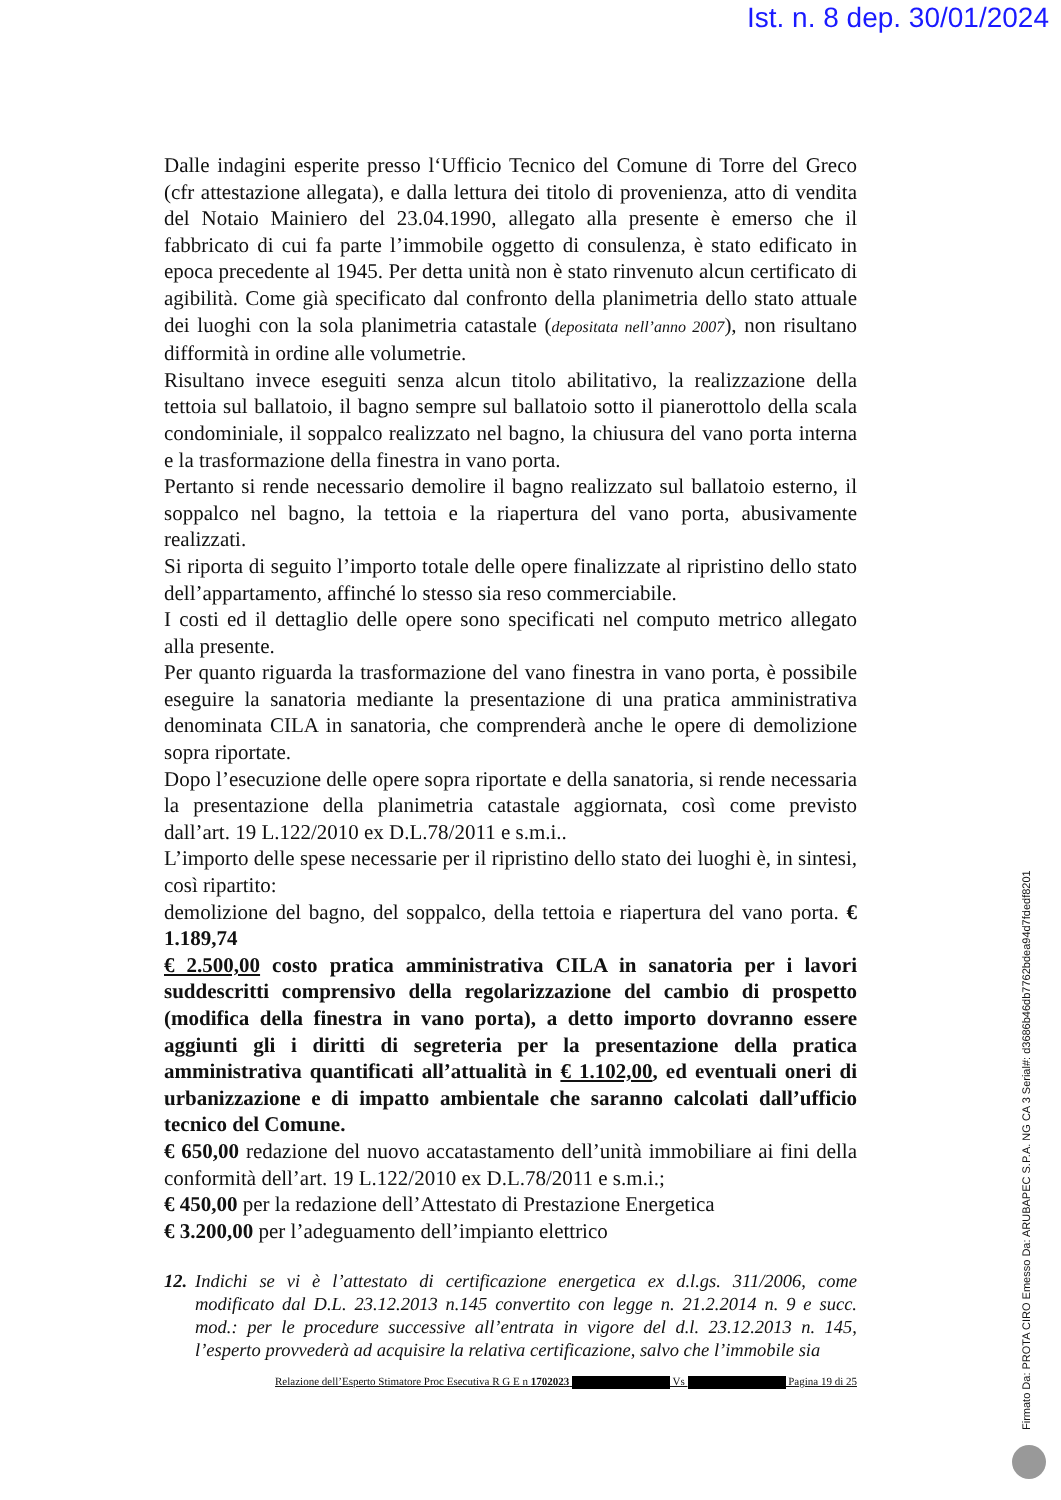Ist. n. 8 dep. 30/01/2024
Dalle indagini esperite presso l‘Ufficio Tecnico del Comune di Torre del Greco (cfr attestazione allegata), e dalla lettura dei titolo di provenienza, atto di vendita del Notaio Mainiero del 23.04.1990, allegato alla presente è emerso che il fabbricato di cui fa parte l’immobile oggetto di consulenza, è stato edificato in epoca precedente al 1945. Per detta unità non è stato rinvenuto alcun certificato di agibilità. Come già specificato dal confronto della planimetria dello stato attuale dei luoghi con la sola planimetria catastale (depositata nell’anno 2007), non risultano difformità in ordine alle volumetrie.
Risultano invece eseguiti senza alcun titolo abilitativo, la realizzazione della tettoia sul ballatoio, il bagno sempre sul ballatoio sotto il pianerottolo della scala condominiale, il soppalco realizzato nel bagno, la chiusura del vano porta interna e la trasformazione della finestra in vano porta.
Pertanto si rende necessario demolire il bagno realizzato sul ballatoio esterno, il soppalco nel bagno, la tettoia e la riapertura del vano porta, abusivamente realizzati.
Si riporta di seguito l’importo totale delle opere finalizzate al ripristino dello stato dell’appartamento, affinché lo stesso sia reso commerciabile.
I costi ed il dettaglio delle opere sono specificati nel computo metrico allegato alla presente.
Per quanto riguarda la trasformazione del vano finestra in vano porta, è possibile eseguire la sanatoria mediante la presentazione di una pratica amministrativa denominata CILA in sanatoria, che comprenderà anche le opere di demolizione sopra riportate.
Dopo l’esecuzione delle opere sopra riportate e della sanatoria, si rende necessaria la presentazione della planimetria catastale aggiornata, così come previsto dall’art. 19 L.122/2010 ex D.L.78/2011 e s.m.i..
L’importo delle spese necessarie per il ripristino dello stato dei luoghi è, in sintesi, così ripartito:
demolizione del bagno, del soppalco, della tettoia e riapertura del vano porta. € 1.189,74
€ 2.500,00 costo pratica amministrativa CILA in sanatoria per i lavori suddescritti comprensivo della regolarizzazione del cambio di prospetto (modifica della finestra in vano porta), a detto importo dovranno essere aggiunti gli i diritti di segreteria per la presentazione della pratica amministrativa quantificati all’attualità in € 1.102,00, ed eventuali oneri di urbanizzazione e di impatto ambientale che saranno calcolati dall’ufficio tecnico del Comune.
€ 650,00 redazione del nuovo accatastamento dell’unità immobiliare ai fini della conformità dell’art. 19 L.122/2010 ex D.L.78/2011 e s.m.i.;
€ 450,00 per la redazione dell’Attestato di Prestazione Energetica
€ 3.200,00 per l’adeguamento dell’impianto elettrico
12. Indichi se vi è l’attestato di certificazione energetica ex d.l.gs. 311/2006, come modificato dal D.L. 23.12.2013 n.145 convertito con legge n. 21.2.2014 n. 9 e succ. mod.: per le procedure successive all’entrata in vigore del d.l. 23.12.2013 n. 145, l’esperto provvederà ad acquisire la relativa certificazione, salvo che l’immobile sia
Relazione dell’Esperto Stimatore Proc Esecutiva R G E n 1702023 Vs Pagina 19 di 25
Firmato Da: PROTA CIRO Emesso Da: ARUBAPEC S.P.A. NG CA 3 Serial#: d3686b46db7762bdea94d7fdedf8201